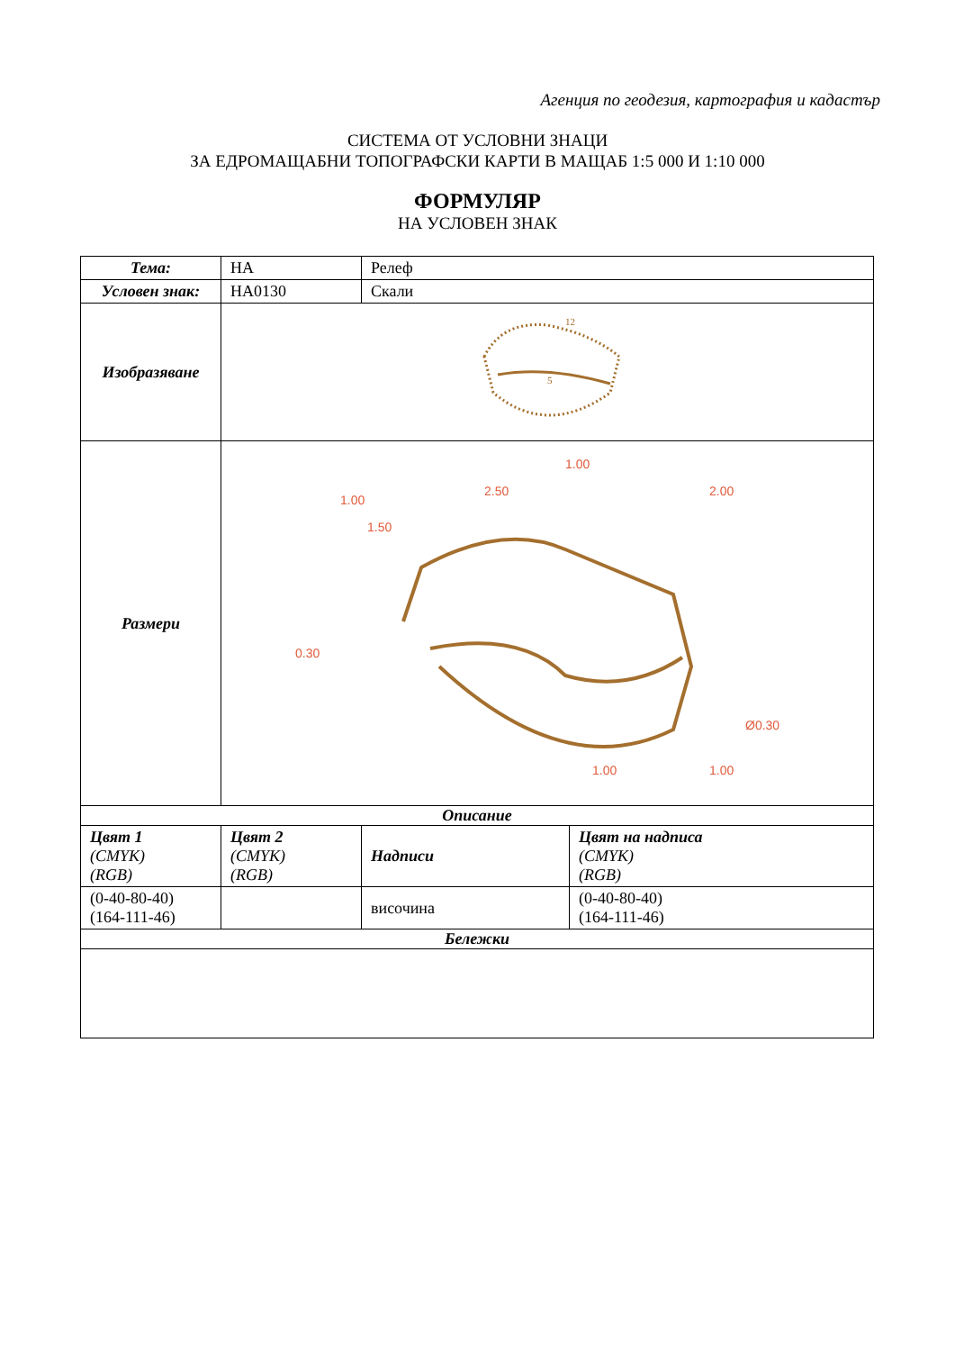Агенция по геодезия, картография и кадастър
СИСТЕМА ОТ УСЛОВНИ ЗНАЦИ
ЗА ЕДРОМАЩАБНИ ТОПОГРАФСКИ КАРТИ В МАЩАБ 1:5 000 И 1:10 000
ФОРМУЛЯР
НА УСЛОВЕН ЗНАК
| Тема: | НА | Релеф | |
| Условен знак: | HA0130 | Скали | |
| Изобразяване | 12 5 | | |
| Размери | 1.00 1.50 2.50 1.00 2.00 0.30 Ø0.30 1.00 1.00 | | |
| Описание | | | |
| Цвят 1 (CMYK) (RGB) | Цвят 2 (CMYK) (RGB) | Надписи | Цвят на надписа (CMYK) (RGB) |
| (0-40-80-40) (164-111-46) | | височина | (0-40-80-40) (164-111-46) |
| Бележки | | | |